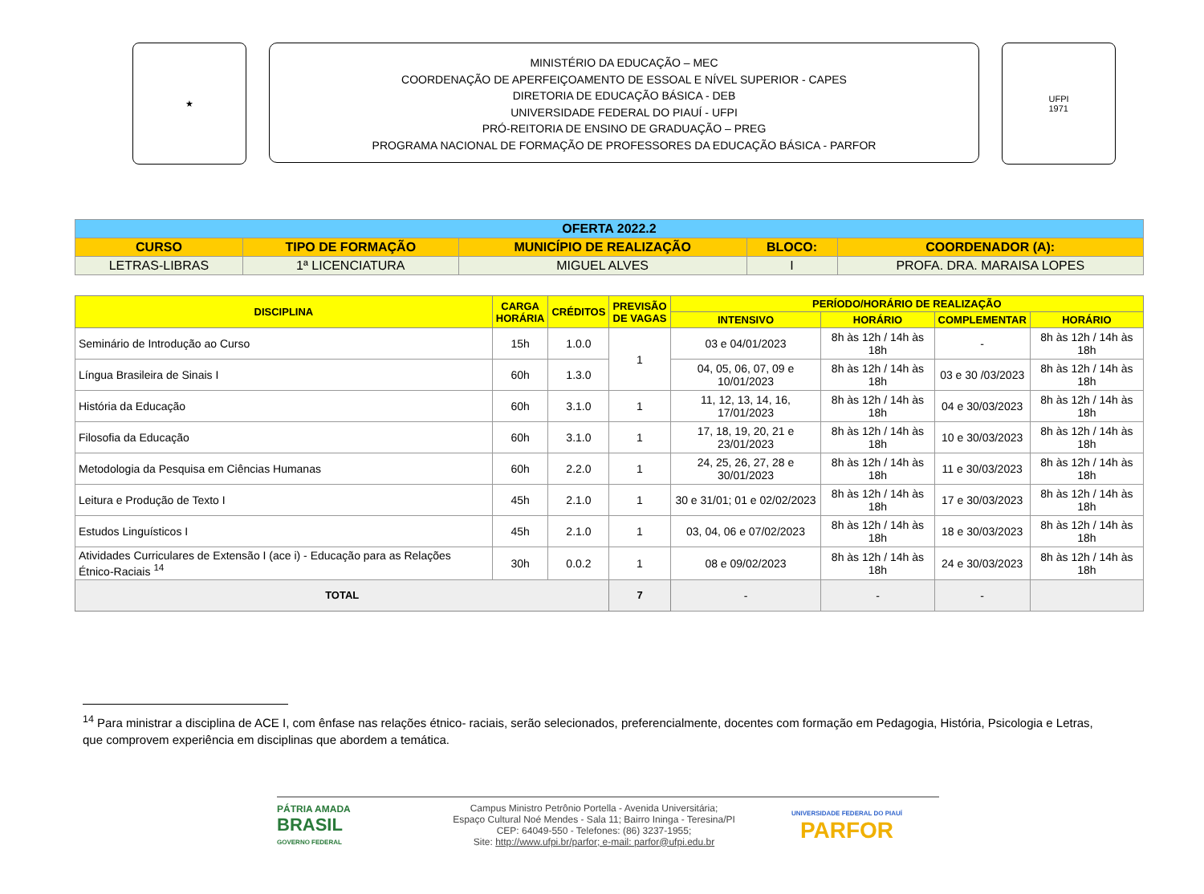★
MINISTÉRIO DA EDUCAÇÃO – MEC
COORDENAÇÃO DE APERFEIÇOAMENTO DE ESSOAL E NÍVEL SUPERIOR - CAPES
DIRETORIA DE EDUCAÇÃO BÁSICA - DEB
UNIVERSIDADE FEDERAL DO PIAUÍ - UFPI
PRÓ-REITORIA DE ENSINO DE GRADUAÇÃO – PREG
PROGRAMA NACIONAL DE FORMAÇÃO DE PROFESSORES DA EDUCAÇÃO BÁSICA - PARFOR
UFPI
1971
| OFERTA 2022.2 | | | | |
| --- | --- | --- | --- | --- |
| CURSO | TIPO DE FORMAÇÃO | MUNICÍPIO DE REALIZAÇÃO | BLOCO: | COORDENADOR (A): |
| LETRAS-LIBRAS | 1ª LICENCIATURA | MIGUEL ALVES | I | PROFA. DRA. MARAISA LOPES |
| DISCIPLINA | CARGA HORÁRIA | CRÉDITOS | PREVISÃO DE VAGAS | PERÍODO/HORÁRIO DE REALIZAÇÃO | | | |
| --- | --- | --- | --- | --- | --- | --- | --- |
| | | | | INTENSIVO | HORÁRIO | COMPLEMENTAR | HORÁRIO |
| Seminário de Introdução ao Curso | 15h | 1.0.0 | 1 | 03 e 04/01/2023 | 8h às 12h / 14h às 18h | - | 8h às 12h / 14h às 18h |
| Língua Brasileira de Sinais I | 60h | 1.3.0 | | 04, 05, 06, 07, 09 e 10/01/2023 | 8h às 12h / 14h às 18h | 03 e 30 /03/2023 | 8h às 12h / 14h às 18h |
| História da Educação | 60h | 3.1.0 | 1 | 11, 12, 13, 14, 16, 17/01/2023 | 8h às 12h / 14h às 18h | 04 e 30/03/2023 | 8h às 12h / 14h às 18h |
| Filosofia da Educação | 60h | 3.1.0 | 1 | 17, 18, 19, 20, 21 e 23/01/2023 | 8h às 12h / 14h às 18h | 10 e 30/03/2023 | 8h às 12h / 14h às 18h |
| Metodologia da Pesquisa em Ciências Humanas | 60h | 2.2.0 | 1 | 24, 25, 26, 27, 28 e 30/01/2023 | 8h às 12h / 14h às 18h | 11 e 30/03/2023 | 8h às 12h / 14h às 18h |
| Leitura e Produção de Texto I | 45h | 2.1.0 | 1 | 30 e 31/01; 01 e 02/02/2023 | 8h às 12h / 14h às 18h | 17 e 30/03/2023 | 8h às 12h / 14h às 18h |
| Estudos Linguísticos I | 45h | 2.1.0 | 1 | 03, 04, 06 e 07/02/2023 | 8h às 12h / 14h às 18h | 18 e 30/03/2023 | 8h às 12h / 14h às 18h |
| Atividades Curriculares de Extensão I (ace i) - Educação para as Relações Étnico-Raciais <sup>14</sup> | 30h | 0.0.2 | 1 | 08 e 09/02/2023 | 8h às 12h / 14h às 18h | 24 e 30/03/2023 | 8h às 12h / 14h às 18h |
| TOTAL | | | 7 | - | - | - | |
<sup>14</sup> Para ministrar a disciplina de ACE I, com ênfase nas relações étnico- raciais, serão selecionados, preferencialmente, docentes com formação em Pedagogia, História, Psicologia e Letras, que comprovem experiência em disciplinas que abordem a temática.
PÁTRIA AMADA
BRASIL
GOVERNO FEDERAL
Campus Ministro Petrônio Portella - Avenida Universitária;
Espaço Cultural Noé Mendes - Sala 11; Bairro Ininga - Teresina/PI
CEP: 64049-550 - Telefones: (86) 3237-1955;
Site: http://www.ufpi.br/parfor; e-mail: parfor@ufpi.edu.br
UNIVERSIDADE FEDERAL DO PIAUÍ
PARFOR